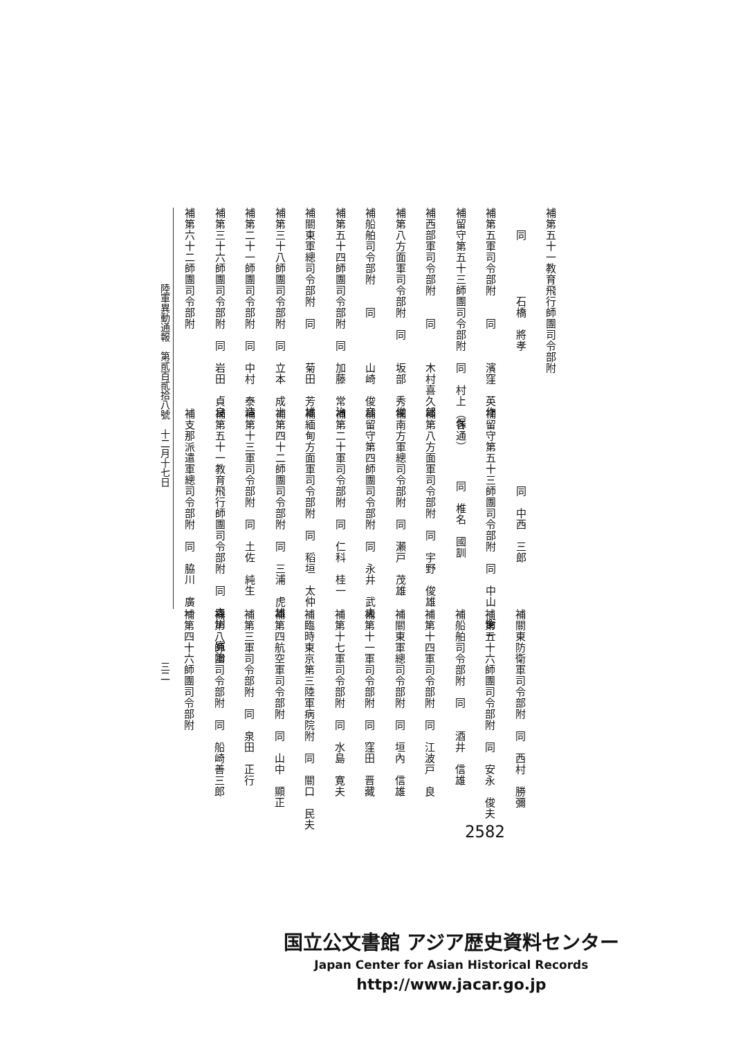補第五十一教育飛行師團司令部附
　　同　　　　　石橋　將孝
補第五軍司令部附　　同　　　濱窪　英作
補留守第五十三師團司令部附　同　村上　保
補西部軍司令部附　　同　　　木村喜久郎
補第八方面軍司令部附　同　　坂部　秀俊
補船舶司令部附　　同　　　　山崎　俊彦
補第五十四師團司令部附　同　加藤　常治
補關東軍總司令部附　同　　　菊田　芳雄
補第三十八師團司令部附　同　立本　成士
補第二十一師團司令部附　同　中村　泰造
補第三十六師團司令部附　同　岩田　貞良
補第六十二師團司令部附
　　　　　　　同　中西　三郎
補留守第五十三師團司令部附　同　中山　衡一
（各通）　　　同　椎名　國訓
補第八方面軍司令部附　同　宇野　俊雄
補南方軍總司令部附　同　瀨戸　茂雄
補留守第四師團司令部附　同　永井　武夫
補第二十軍司令部附　同　仁科　桂一
補緬甸方面軍司令部附　同　稻垣　太仲
補第四十二師團司令部附　同　三浦　虎雄
補第十三軍司令部附　同　土佐　純生
補第五十一教育飛行師團司令部附　同　森川　寬治
補支那派遣軍總司令部附　同　脇川　廣一
補關東防衛軍司令部附　同　西村　勝彌
補第五十六師團司令部附　同　安永　俊夫
補船舶司令部附　同　　酒井　信雄
補第十四軍司令部附　同　江波戸　良
補關東軍總司令部附　同　垣內　信雄
補第十一軍司令部附　同　窪田　晋藏
補第十七軍司令部附　同　水島　寛夫
補臨時東京第三陸軍病院附　同　關口　民夫
補第四航空軍司令部附　同　山中　顯正
補第三軍司令部附　同　泉田　正行
補第八師團司令部附　同　船崎善三郎
補第四十六師團司令部附
陸軍異動通報　第貳百貳拾八號　十二月十七日　　　　　　　　　　　　　　　　　　三二
2582
国立公文書館 アジア歴史資料センター
Japan Center for Asian Historical Records
http://www.jacar.go.jp